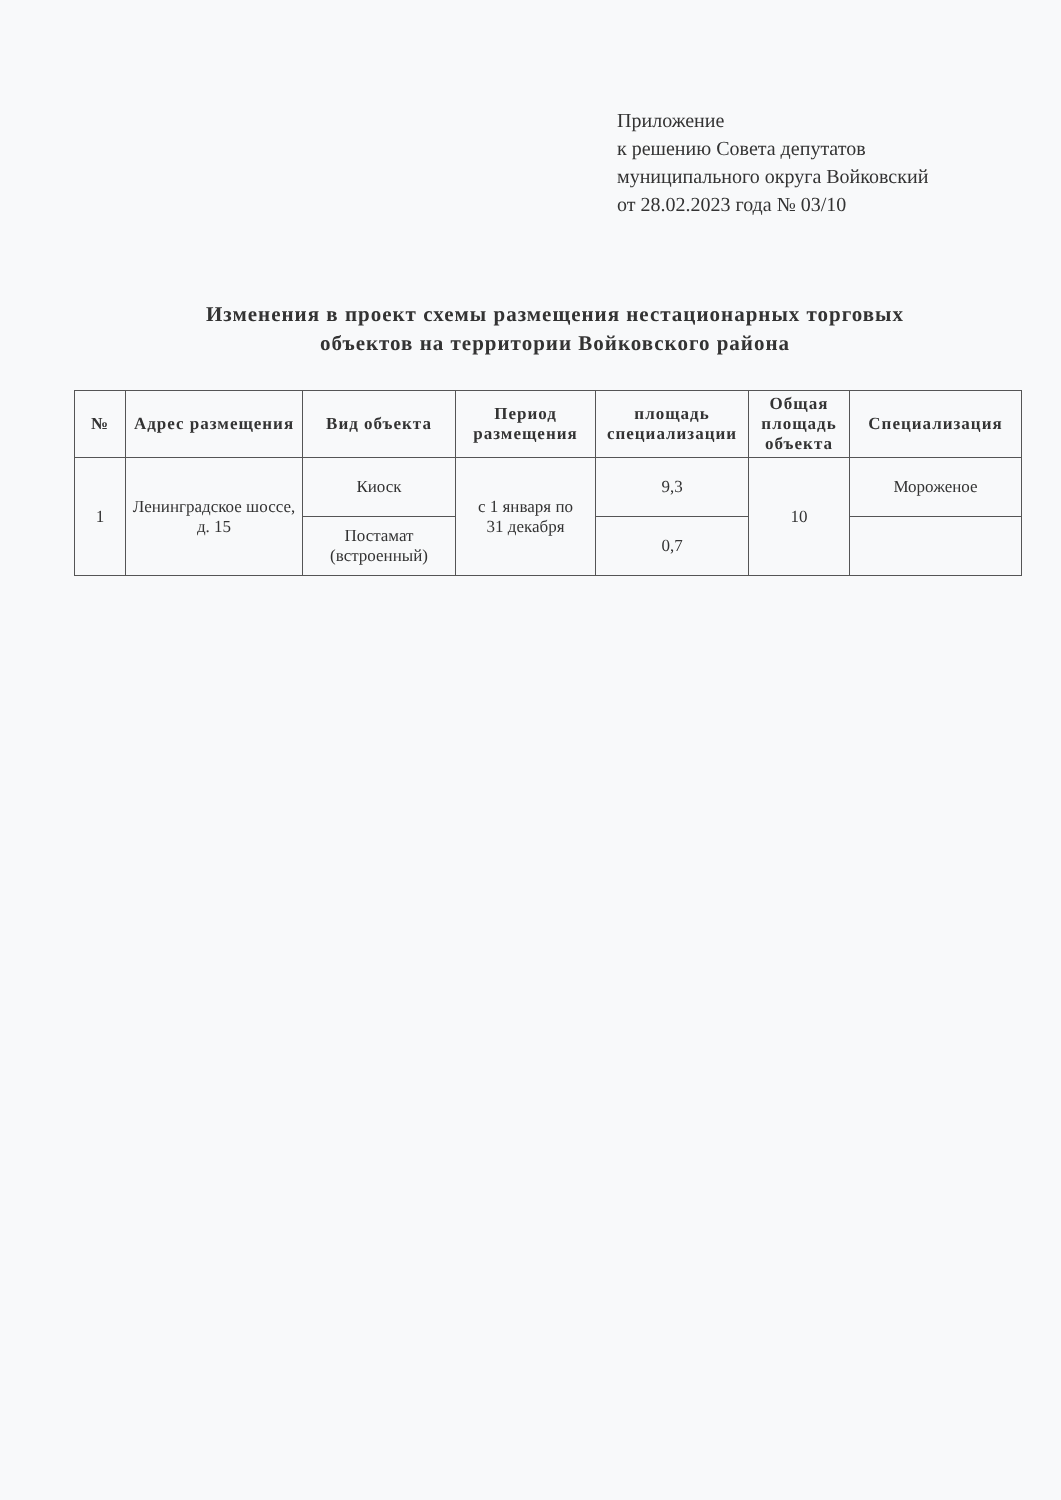Приложение
к решению Совета депутатов
муниципального округа Войковский
от 28.02.2023 года № 03/10
Изменения в проект схемы размещения нестационарных торговых объектов на территории Войковского района
| № | Адрес размещения | Вид объекта | Период размещения | площадь специализации | Общая площадь объекта | Специализация |
| --- | --- | --- | --- | --- | --- | --- |
| 1 | Ленинградское шоссе, д. 15 | Киоск | с 1 января по 31 декабря | 9,3 | 10 | Мороженое |
| | | Постамат (встроенный) | | 0,7 | | |